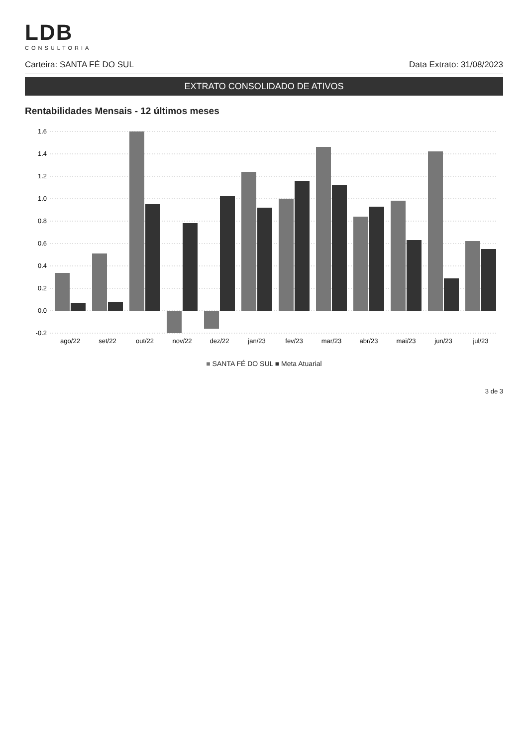LDB
CONSULTORIA
Carteira: SANTA FÉ DO SUL Data Extrato: 31/08/2023
EXTRATO CONSOLIDADO DE ATIVOS
Rentabilidades Mensais - 12 últimos meses
1.6
1.4
1.2
1.0
0.8
0.6
0.4
0.2
0.0
-0.2
ago/22
set/22
out/22
nov/22
dez/22
jan/23
fev/23
mar/23
abr/23
mai/23
jun/23
jul/23
■ SANTA FÉ DO SUL ■ Meta Atuarial
3 de 3